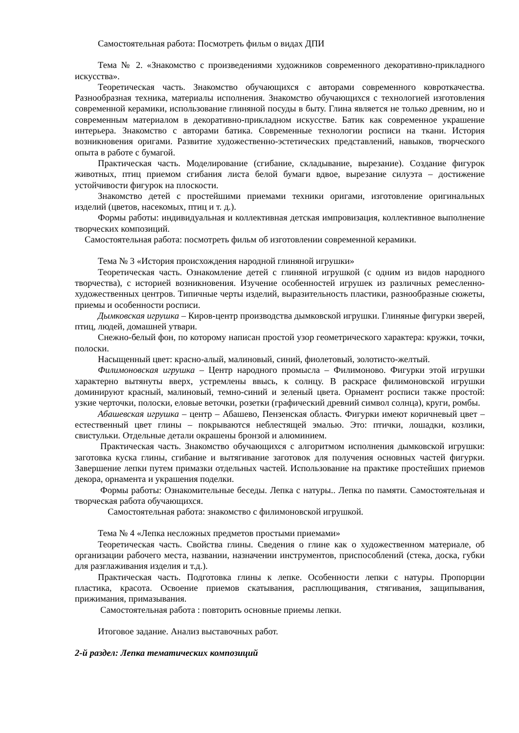Самостоятельная работа: Посмотреть фильм о видах ДПИ
Тема № 2. «Знакомство с произведениями художников современного декоративно-прикладного искусства».
Теоретическая часть. Знакомство обучающихся с авторами современного ковроткачества. Разнообразная техника, материалы исполнения. Знакомство обучающихся с технологией изготовления современной керамики, использование глиняной посуды в быту. Глина является не только древним, но и современным материалом в декоративно-прикладном искусстве. Батик как современное украшение интерьера. Знакомство с авторами батика. Современные технологии росписи на ткани. История возникновения оригами. Развитие художественно-эстетических представлений, навыков, творческого опыта в работе с бумагой.
Практическая часть. Моделирование (сгибание, складывание, вырезание). Создание фигурок животных, птиц приемом сгибания листа белой бумаги вдвое, вырезание силуэта – достижение устойчивости фигурок на плоскости.
Знакомство детей с простейшими приемами техники оригами, изготовление оригинальных изделий (цветов, насекомых, птиц и т. д.).
Формы работы: индивидуальная и коллективная детская импровизация, коллективное выполнение творческих композиций.
Самостоятельная работа: посмотреть фильм об изготовлении современной керамики.
Тема № 3 «История происхождения народной глиняной игрушки»
Теоретическая часть. Ознакомление детей с глиняной игрушкой (с одним из видов народного творчества), с историей возникновения. Изучение особенностей игрушек из различных ремесленно-художественных центров. Типичные черты изделий, выразительность пластики, разнообразные сюжеты, приемы и особенности росписи.
Дымковская игрушка – Киров-центр производства дымковской игрушки. Глиняные фигурки зверей, птиц, людей, домашней утвари.
Снежно-белый фон, по которому написан простой узор геометрического характера: кружки, точки, полоски.
Насыщенный цвет: красно-алый, малиновый, синий, фиолетовый, золотисто-желтый.
Филимоновская игрушка – Центр народного промысла – Филимоново. Фигурки этой игрушки характерно вытянуты вверх, устремлены ввысь, к солнцу. В раскрасе филимоновской игрушки доминируют красный, малиновый, темно-синий и зеленый цвета. Орнамент росписи также простой: узкие черточки, полоски, еловые веточки, розетки (графический древний символ солнца), круги, ромбы.
Абашевская игрушка – центр – Абашево, Пензенская область. Фигурки имеют коричневый цвет – естественный цвет глины – покрываются неблестящей эмалью. Это: птички, лошадки, козлики, свистульки. Отдельные детали окрашены бронзой и алюминием.
Практическая часть. Знакомство обучающихся с алгоритмом исполнения дымковской игрушки: заготовка куска глины, сгибание и вытягивание заготовок для получения основных частей фигурки. Завершение лепки путем примазки отдельных частей. Использование на практике простейших приемов декора, орнамента и украшения поделки.
Формы работы: Ознакомительные беседы. Лепка с натуры.. Лепка по памяти. Самостоятельная и творческая работа обучающихся.
Самостоятельная работа: знакомство с филимоновской игрушкой.
Тема № 4 «Лепка несложных предметов простыми приемами»
Теоретическая часть. Свойства глины. Сведения о глине как о художественном материале, об организации рабочего места, названии, назначении инструментов, приспособлений (стека, доска, губки для разглаживания изделия и т.д.).
Практическая часть. Подготовка глины к лепке. Особенности лепки с натуры. Пропорции пластика, красота. Освоение приемов скатывания, расплющивания, стягивания, защипывания, прижимания, примазывания.
Самостоятельная работа : повторить основные приемы лепки.
Итоговое задание. Анализ выставочных работ.
2-й раздел: Лепка тематических композиций